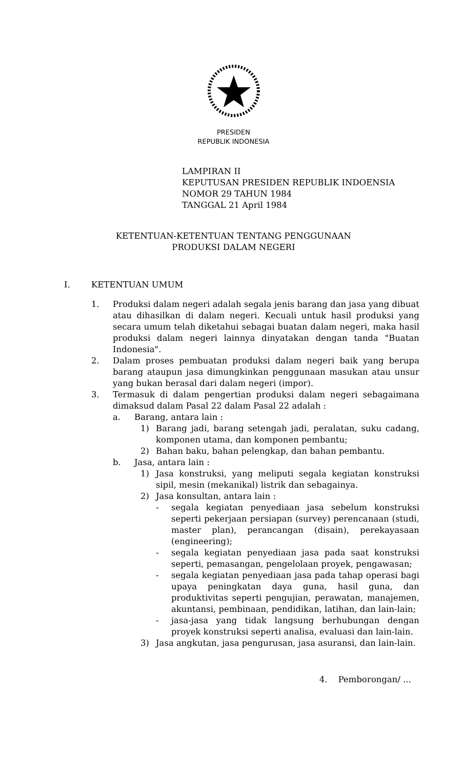PRESIDEN
REPUBLIK INDONESIA
LAMPIRAN II
KEPUTUSAN PRESIDEN REPUBLIK INDOENSIA
NOMOR 29 TAHUN 1984
TANGGAL 21 April 1984
KETENTUAN-KETENTUAN TENTANG PENGGUNAAN
PRODUKSI DALAM NEGERI
I. KETENTUAN UMUM
1. Produksi dalam negeri adalah segala jenis barang dan jasa yang dibuat atau dihasilkan di dalam negeri. Kecuali untuk hasil produksi yang secara umum telah diketahui sebagai buatan dalam negeri, maka hasil produksi dalam negeri lainnya dinyatakan dengan tanda "Buatan Indonesia".
2. Dalam proses pembuatan produksi dalam negeri baik yang berupa barang ataupun jasa dimungkinkan penggunaan masukan atau unsur yang bukan berasal dari dalam negeri (impor).
3. Termasuk di dalam pengertian produksi dalam negeri sebagaimana dimaksud dalam Pasal 22 dalam Pasal 22 adalah :
a. Barang, antara lain :
1) Barang jadi, barang setengah jadi, peralatan, suku cadang, komponen utama, dan komponen pembantu;
2) Bahan baku, bahan pelengkap, dan bahan pembantu.
b. Jasa, antara lain :
1) Jasa konstruksi, yang meliputi segala kegiatan konstruksi sipil, mesin (mekanikal) listrik dan sebagainya.
2) Jasa konsultan, antara lain :
- segala kegiatan penyediaan jasa sebelum konstruksi seperti pekerjaan persiapan (survey) perencanaan (studi, master plan), perancangan (disain), perekayasaan (engineering);
- segala kegiatan penyediaan jasa pada saat konstruksi seperti, pemasangan, pengelolaan proyek, pengawasan;
- segala kegiatan penyediaan jasa pada tahap operasi bagi upaya peningkatan daya guna, hasil guna, dan produktivitas seperti pengujian, perawatan, manajemen, akuntansi, pembinaan, pendidikan, latihan, dan lain-lain;
- jasa-jasa yang tidak langsung berhubungan dengan proyek konstruksi seperti analisa, evaluasi dan lain-lain.
3) Jasa angkutan, jasa pengurusan, jasa asuransi, dan lain-lain.
4. Pemborongan/ ...